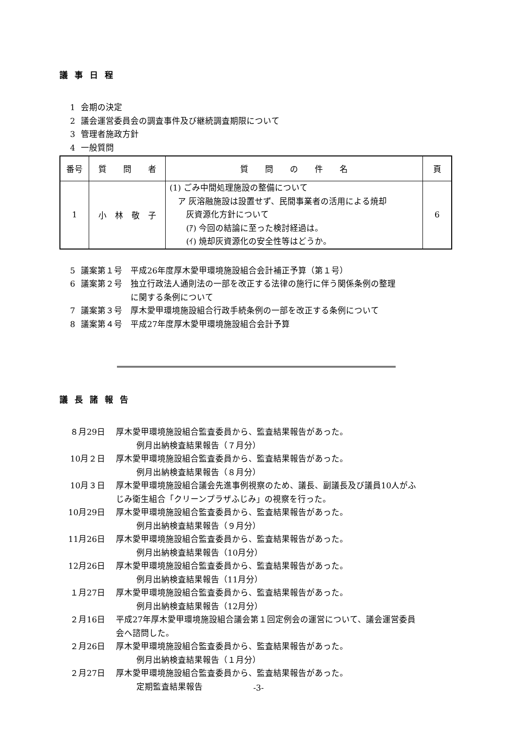議事日程
1 会期の決定
2 議会運営委員会の調査事件及び継続調査期限について
3 管理者施政方針
4 一般質問
| 番号 | 質 問 者 | 質 問 の 件 名 | 頁 |
| --- | --- | --- | --- |
| 1 | 小 林 敬 子 | (1) ごみ中間処理施設の整備について ア 灰溶融施設は設置せず、民間事業者の活用による焼却 灰資源化方針について (ｱ) 今回の結論に至った検討経過は。 (ｲ) 焼却灰資源化の安全性等はどうか。 | 6 |
5 議案第１号　平成26年度厚木愛甲環境施設組合会計補正予算（第１号）
6 議案第２号　独立行政法人通則法の一部を改正する法律の施行に伴う関係条例の整理
　　　　　　に関する条例について
7 議案第３号　厚木愛甲環境施設組合行政手続条例の一部を改正する条例について
8 議案第４号　平成27年度厚木愛甲環境施設組合会計予算
議長諸報告
８月29日 厚木愛甲環境施設組合監査委員から、監査結果報告があった。
例月出納検査結果報告（７月分）
10月２日 厚木愛甲環境施設組合監査委員から、監査結果報告があった。
例月出納検査結果報告（８月分）
10月３日 厚木愛甲環境施設組合議会先進事例視察のため、議長、副議長及び議員10人がふ
じみ衛生組合「クリーンプラザふじみ」の視察を行った。
10月29日 厚木愛甲環境施設組合監査委員から、監査結果報告があった。
例月出納検査結果報告（９月分）
11月26日 厚木愛甲環境施設組合監査委員から、監査結果報告があった。
例月出納検査結果報告（10月分）
12月26日 厚木愛甲環境施設組合監査委員から、監査結果報告があった。
例月出納検査結果報告（11月分）
１月27日 厚木愛甲環境施設組合監査委員から、監査結果報告があった。
例月出納検査結果報告（12月分）
２月16日 平成27年厚木愛甲環境施設組合議会第１回定例会の運営について、議会運営委員
会へ諮問した。
２月26日 厚木愛甲環境施設組合監査委員から、監査結果報告があった。
例月出納検査結果報告（１月分）
２月27日 厚木愛甲環境施設組合監査委員から、監査結果報告があった。
定期監査結果報告
-3-